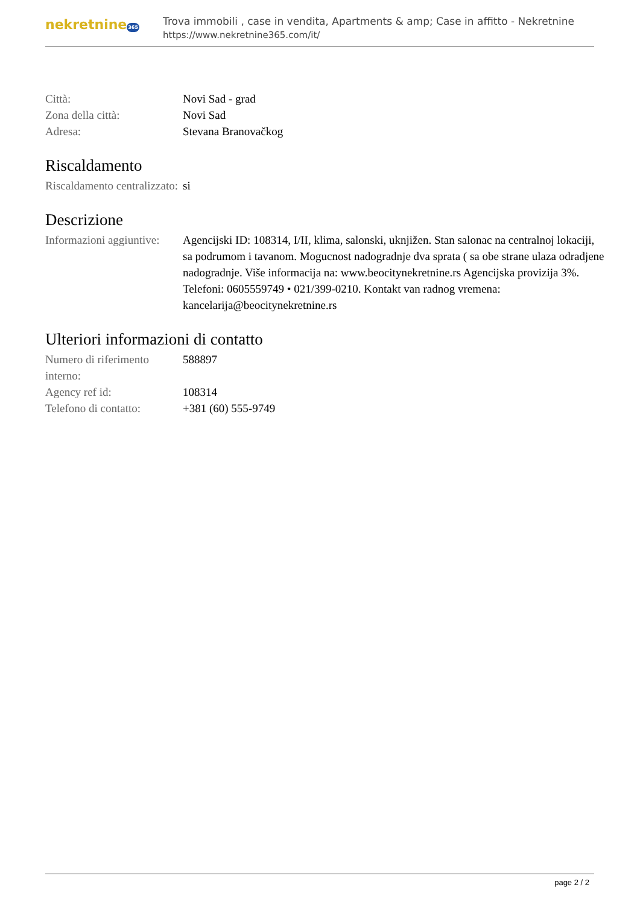nekretnine365
Trova immobili , case in vendita, Apartments & amp; Case in affitto - Nekretnine
https://www.nekretnine365.com/it/
| Città: | Novi Sad - grad |
| Zona della città: | Novi Sad |
| Adresa: | Stevana Branovačkog |
Riscaldamento
| Riscaldamento centralizzato: | si |
Descrizione
| Informazioni aggiuntive: | Agencijski ID: 108314, I/II, klima, salonski, uknjižen. Stan salonac na centralnoj lokaciji, sa podrumom i tavanom. Mogucnost nadogradnje dva sprata ( sa obe strane ulaza odradjene nadogradnje. Više informacija na: www.beocitynekretnine.rs Agencijska provizija 3%. Telefoni: 0605559749 • 021/399-0210. Kontakt van radnog vremena: kancelarija@beocitynekretnine.rs |
Ulteriori informazioni di contatto
| Numero di riferimento interno: | 588897 |
| Agency ref id: | 108314 |
| Telefono di contatto: | +381 (60) 555-9749 |
page 2 / 2